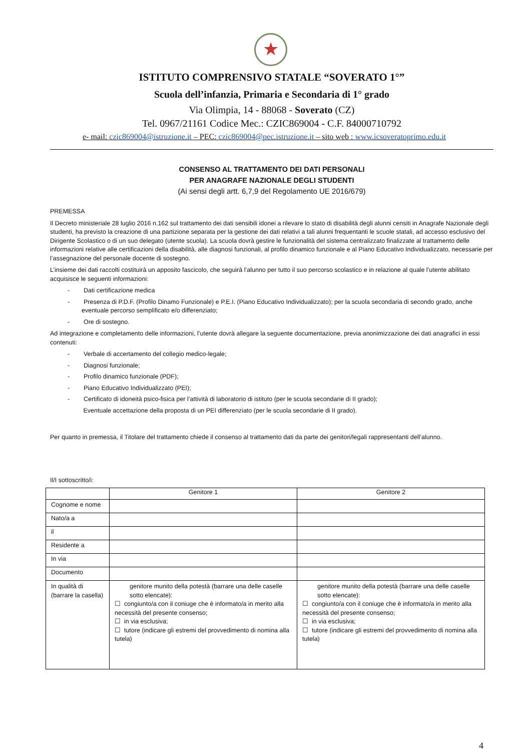★
ISTITUTO COMPRENSIVO STATALE “SOVERATO 1°”
Scuola dell’infanzia, Primaria e Secondaria di 1° grado
Via Olimpia, 14 - 88068 - Soverato (CZ)
Tel. 0967/21161 Codice Mec.: CZIC869004 - C.F. 84000710792
e- mail: czic869004@istruzione.it – PEC: czic869004@pec.istruzione.it – sito web : www.icsoveratoprimo.edu.it
CONSENSO AL TRATTAMENTO DEI DATI PERSONALI
PER ANAGRAFE NAZIONALE DEGLI STUDENTI
(Ai sensi degli artt. 6,7,9 del Regolamento UE 2016/679)
PREMESSA
Il Decreto ministeriale 28 luglio 2016 n.162 sul trattamento dei dati sensibili idonei a rilevare lo stato di disabilità degli alunni censiti in Anagrafe Nazionale degli studenti, ha previsto la creazione di una partizione separata per la gestione dei dati relativi a tali alunni frequentanti le scuole statali, ad accesso esclusivo del Dirigente Scolastico o di un suo delegato (utente scuola). La scuola dovrà gestire le funzionalità del sistema centralizzato finalizzate al trattamento delle informazioni relative alle certificazioni della disabilità, alle diagnosi funzionali, al profilo dinamico funzionale e al Piano Educativo Individualizzato, necessarie per l’assegnazione del personale docente di sostegno.
L’insieme dei dati raccolti costituirà un apposito fascicolo, che seguirà l’alunno per tutto il suo percorso scolastico e in relazione al quale l’utente abilitato acquisisce le seguenti informazioni:
- Dati certificazione medica
- Presenza di P.D.F. (Profilo Dinamo Funzionale) e P.E.I. (Piano Educativo Individualizzato); per la scuola secondaria di secondo grado, anche eventuale percorso semplificato e/o differenziato;
- Ore di sostegno.
Ad integrazione e completamento delle informazioni, l’utente dovrà allegare la seguente documentazione, previa anonimizzazione dei dati anagrafici in essi contenuti:
- Verbale di accertamento del collegio medico-legale;
- Diagnosi funzionale;
- Profilo dinamico funzionale (PDF);
- Piano Educativo Individualizzato (PEI);
- Certificato di idoneità psico-fisica per l’attività di laboratorio di istituto (per le scuola secondarie di II grado);
Eventuale accettazione della proposta di un PEI differenziato (per le scuola secondarie di II grado).
Per quanto in premessa, il Titolare del trattamento chiede il consenso al trattamento dati da parte dei genitori/legali rappresentanti dell’alunno.
Il/I sottoscritto/i:
| | Genitore 1 | Genitore 2 |
| Cognome e nome | | |
| Nato/a a | | |
| il | | |
| Residente a | | |
| In via | | |
| Documento | | |
| In qualità di (barrare la casella) | genitore munito della potestà (barrare una delle caselle sotto elencate): ☐ congiunto/a con il coniuge che è informato/a in merito alla necessità del presente consenso; ☐ in via esclusiva; ☐ tutore (indicare gli estremi del provvedimento di nomina alla tutela) | genitore munito della potestà (barrare una delle caselle sotto elencate): ☐ congiunto/a con il coniuge che è informato/a in merito alla necessità del presente consenso; ☐ in via esclusiva; ☐ tutore (indicare gli estremi del provvedimento di nomina alla tutela) |
4